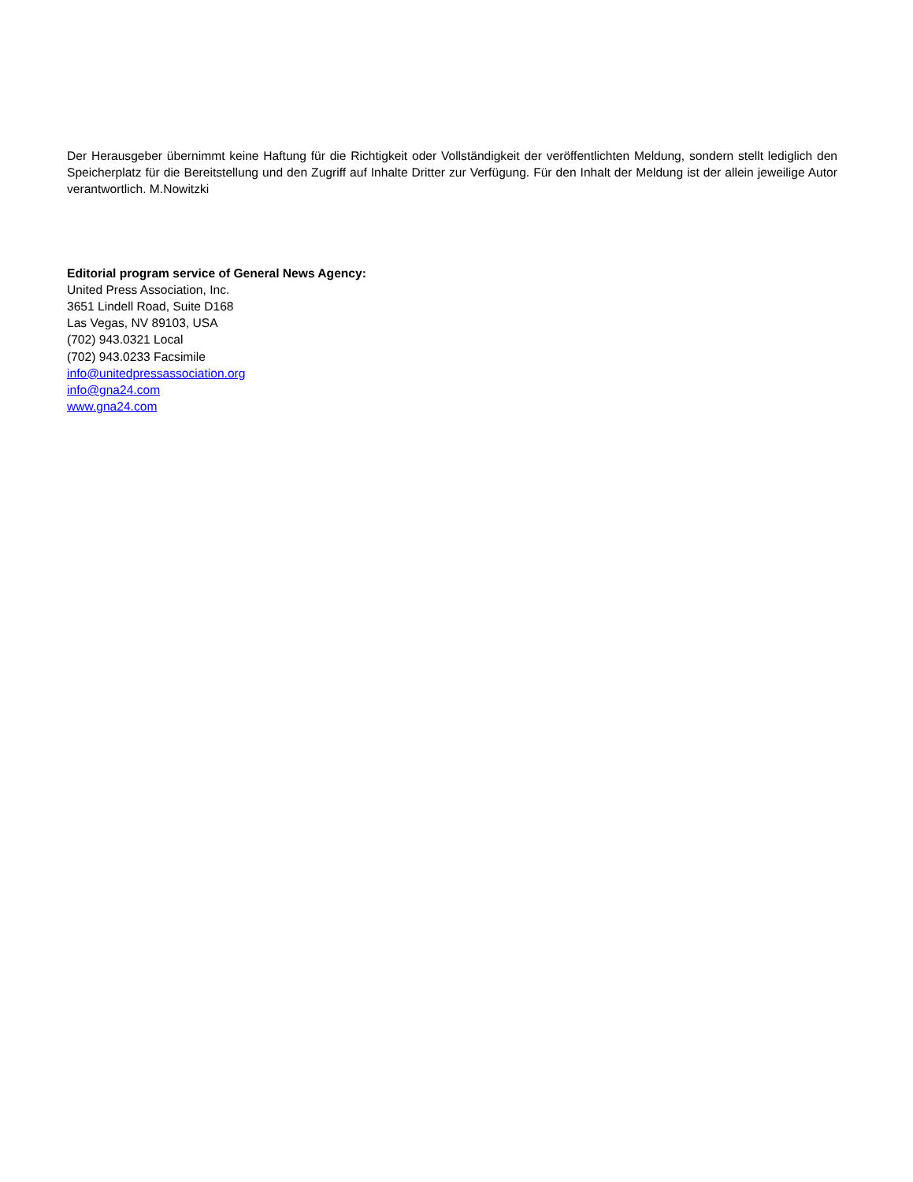Der Herausgeber übernimmt keine Haftung für die Richtigkeit oder Vollständigkeit der veröffentlichten Meldung, sondern stellt lediglich den Speicherplatz für die Bereitstellung und den Zugriff auf Inhalte Dritter zur Verfügung. Für den Inhalt der Meldung ist der allein jeweilige Autor verantwortlich. M.Nowitzki
Editorial program service of General News Agency:
United Press Association, Inc.
3651 Lindell Road, Suite D168
Las Vegas, NV 89103, USA
(702) 943.0321 Local
(702) 943.0233 Facsimile
info@unitedpressassociation.org
info@gna24.com
www.gna24.com